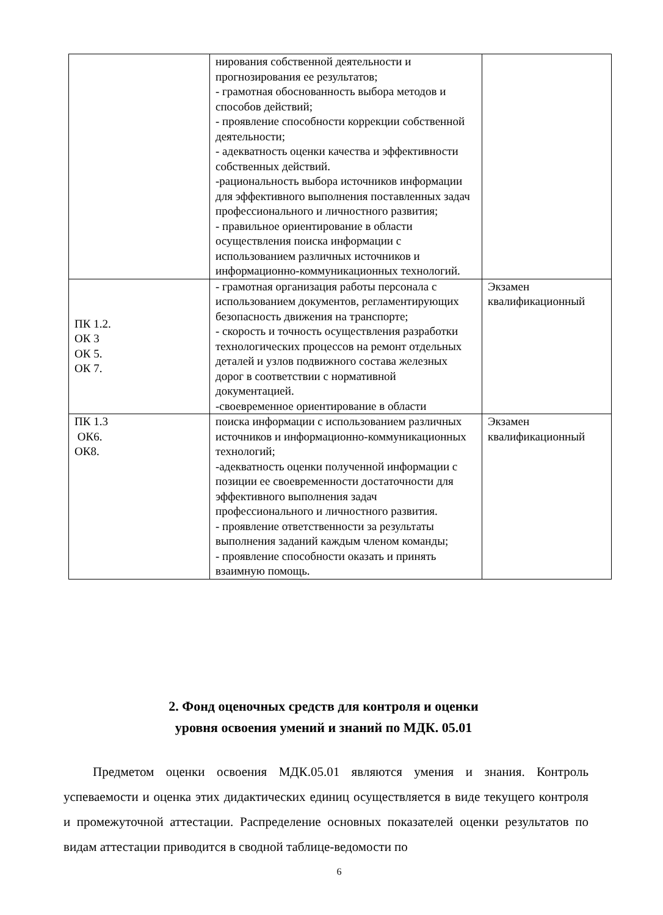| | нирования собственной деятельности и прогнозирования ее результатов; - грамотная обоснованность выбора методов и способов действий; - проявление способности коррекции собственной деятельности; - адекватность оценки качества и эффективности собственных действий. -рациональность выбора источников информации для эффективного выполнения поставленных задач профессионального и личностного развития; - правильное ориентирование в области осуществления поиска информации с использованием различных источников и информационно-коммуникационных технологий. | |
| ПК 1.2. ОК 3 ОК 5. ОК 7. | - грамотная организация работы персонала с использованием документов, регламентирующих безопасность движения на транспорте; - скорость и точность осуществления разработки технологических процессов на ремонт отдельных деталей и узлов подвижного состава железных дорог в соответствии с нормативной документацией. -своевременное ориентирование в области | Экзамен квалификационный |
| ПК 1.3 ОК6. ОК8. | поиска информации с использованием различных источников и информационно-коммуникационных технологий; -адекватность оценки полученной информации с позиции ее своевременности достаточности для эффективного выполнения задач профессионального и личностного развития. - проявление ответственности за результаты выполнения заданий каждым членом команды; - проявление способности оказать и принять взаимную помощь. | Экзамен квалификационный |
2. Фонд оценочных средств для контроля и оценки
уровня освоения умений и знаний по МДК. 05.01
Предметом оценки освоения МДК.05.01 являются умения и знания. Контроль успеваемости и оценка этих дидактических единиц осуществляется в виде текущего контроля и промежуточной аттестации. Распределение основных показателей оценки результатов по видам аттестации приводится в сводной таблице-ведомости по
6